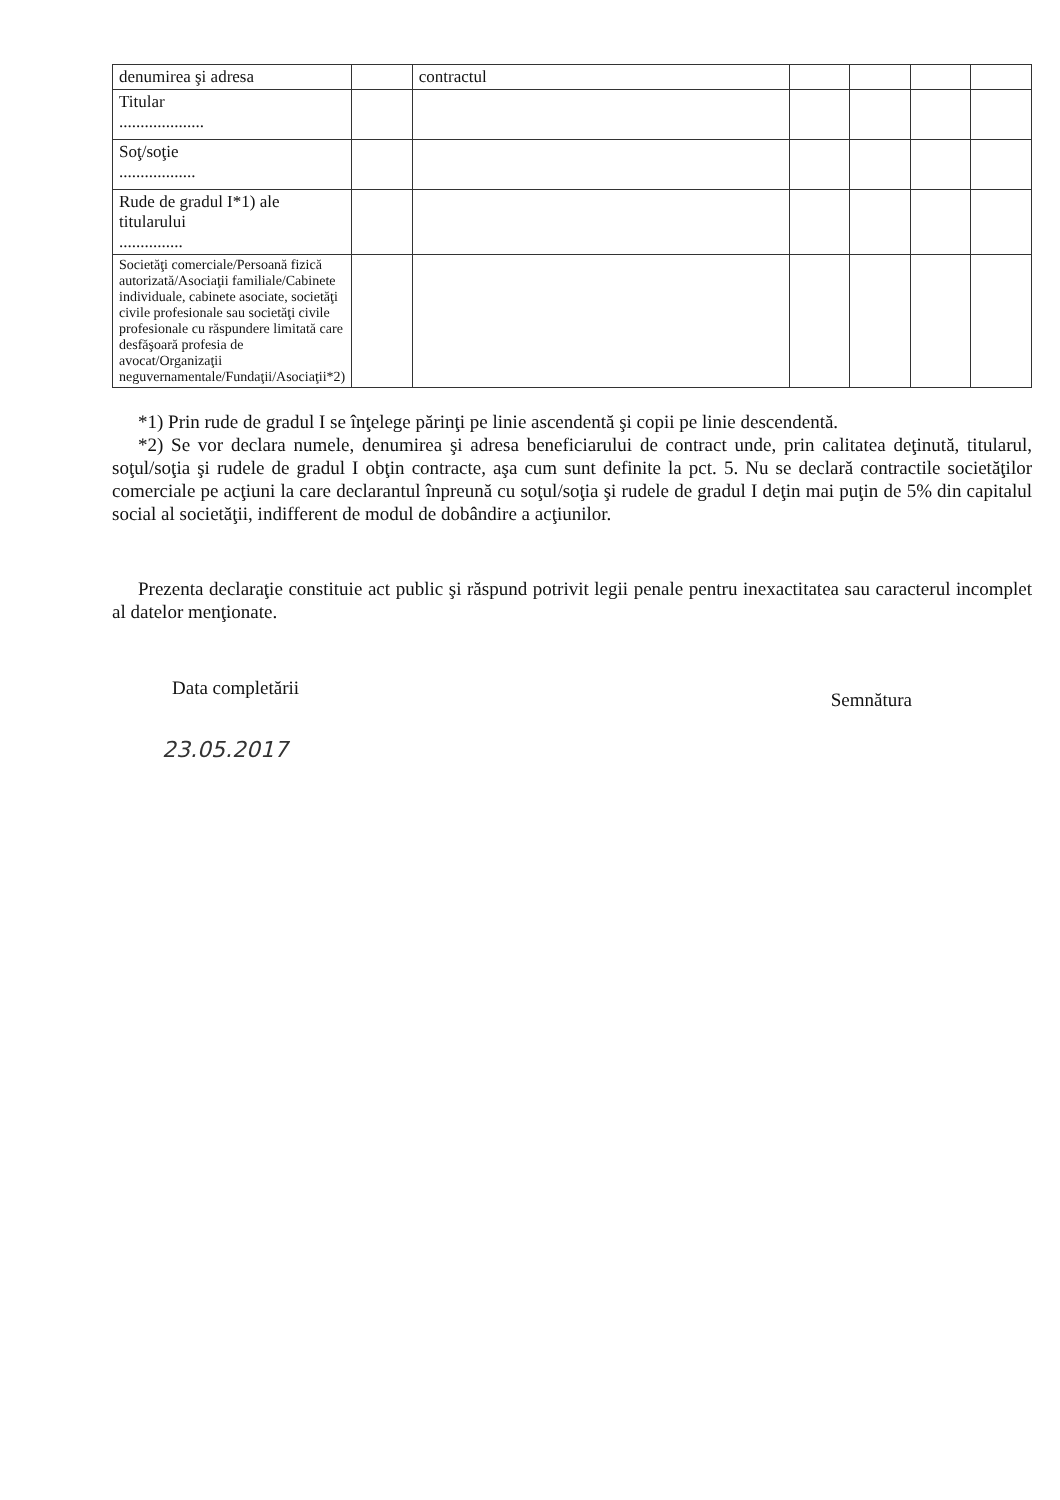| denumirea şi adresa | | contractul | | | | |
| Titular .................... | | | | | | |
| Soţ/soţie .................. | | | | | | |
| Rude de gradul I*1) ale titularului ............... | | | | | | |
| Societăţi comerciale/Persoană fizică autorizată/Asociaţii familiale/Cabinete individuale, cabinete asociate, societăţi civile profesionale sau societăţi civile profesionale cu răspundere limitată care desfăşoară profesia de avocat/Organizaţii neguvernamentale/Fundaţii/Asociaţii*2) | | | | | | |
*1) Prin rude de gradul I se înţelege părinţi pe linie ascendentă şi copii pe linie descendentă.
*2) Se vor declara numele, denumirea şi adresa beneficiarului de contract unde, prin calitatea deţinută, titularul, soţul/soţia şi rudele de gradul I obţin contracte, aşa cum sunt definite la pct. 5. Nu se declară contractile societăţilor comerciale pe acţiuni la care declarantul înpreună cu soţul/soţia şi rudele de gradul I deţin mai puţin de 5% din capitalul social al societăţii, indifferent de modul de dobândire a acţiunilor.
Prezenta declaraţie constituie act public şi răspund potrivit legii penale pentru inexactitatea sau caracterul incomplet al datelor menţionate.
Data completării Semnătura
23.05.2017